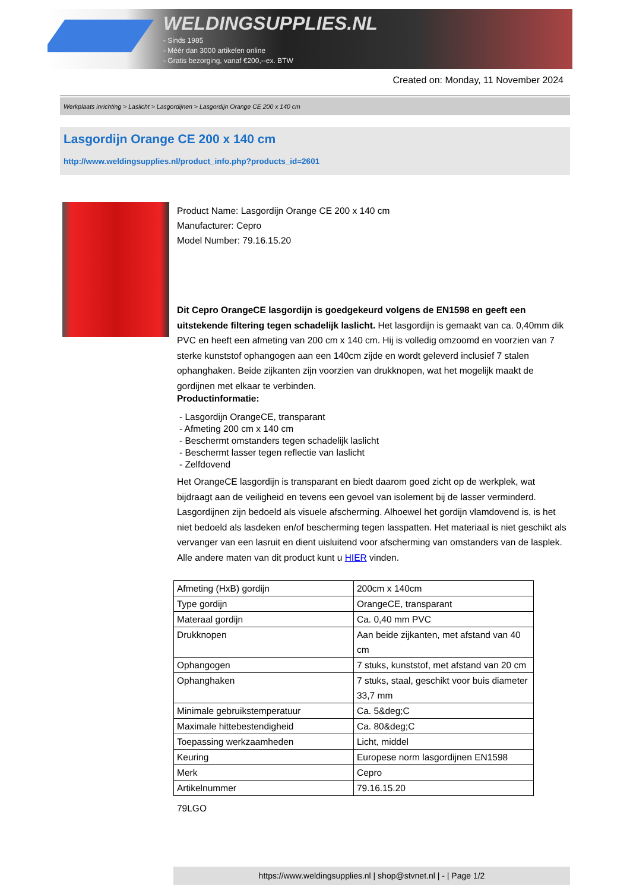WELDINGSUPPLIES.NL
- Sinds 1985
- Méér dan 3000 artikelen online
- Gratis bezorging, vanaf €200,--ex. BTW
Created on: Monday, 11 November 2024
Werkplaats inrichting > Laslicht > Lasgordijnen > Lasgordijn Orange CE 200 x 140 cm
Lasgordijn Orange CE 200 x 140 cm
http://www.weldingsupplies.nl/product_info.php?products_id=2601
Product Name: Lasgordijn Orange CE 200 x 140 cm
Manufacturer: Cepro
Model Number: 79.16.15.20
Dit Cepro OrangeCE lasgordijn is goedgekeurd volgens de EN1598 en geeft een uitstekende filtering tegen schadelijk laslicht. Het lasgordijn is gemaakt van ca. 0,40mm dik PVC en heeft een afmeting van 200 cm x 140 cm. Hij is volledig omzoomd en voorzien van 7 sterke kunststof ophangogen aan een 140cm zijde en wordt geleverd inclusief 7 stalen ophanghaken. Beide zijkanten zijn voorzien van drukknopen, wat het mogelijk maakt de gordijnen met elkaar te verbinden.
Productinformatie:
- Lasgordijn OrangeCE, transparant
- Afmeting 200 cm x 140 cm
- Beschermt omstanders tegen schadelijk laslicht
- Beschermt lasser tegen reflectie van laslicht
- Zelfdovend
Het OrangeCE lasgordijn is transparant en biedt daarom goed zicht op de werkplek, wat bijdraagt aan de veiligheid en tevens een gevoel van isolement bij de lasser verminderd. Lasgordijnen zijn bedoeld als visuele afscherming. Alhoewel het gordijn vlamdovend is, is het niet bedoeld als lasdeken en/of bescherming tegen lasspatten. Het materiaal is niet geschikt als vervanger van een lasruit en dient uisluitend voor afscherming van omstanders van de lasplek.
Alle andere maten van dit product kunt u HIER vinden.
| Afmeting (HxB) gordijn | 200cm x 140cm |
| Type gordijn | OrangeCE, transparant |
| Materaal gordijn | Ca. 0,40 mm PVC |
| Drukknopen | Aan beide zijkanten, met afstand van 40 cm |
| Ophangogen | 7 stuks, kunststof, met afstand van 20 cm |
| Ophanghaken | 7 stuks, staal, geschikt voor buis diameter 33,7 mm |
| Minimale gebruikstemperatuur | Ca. 5&deg;C |
| Maximale hittebestendigheid | Ca. 80&deg;C |
| Toepassing werkzaamheden | Licht, middel |
| Keuring | Europese norm lasgordijnen EN1598 |
| Merk | Cepro |
| Artikelnummer | 79.16.15.20 |
79LGO
https://www.weldingsupplies.nl | shop@stvnet.nl | - | Page 1/2